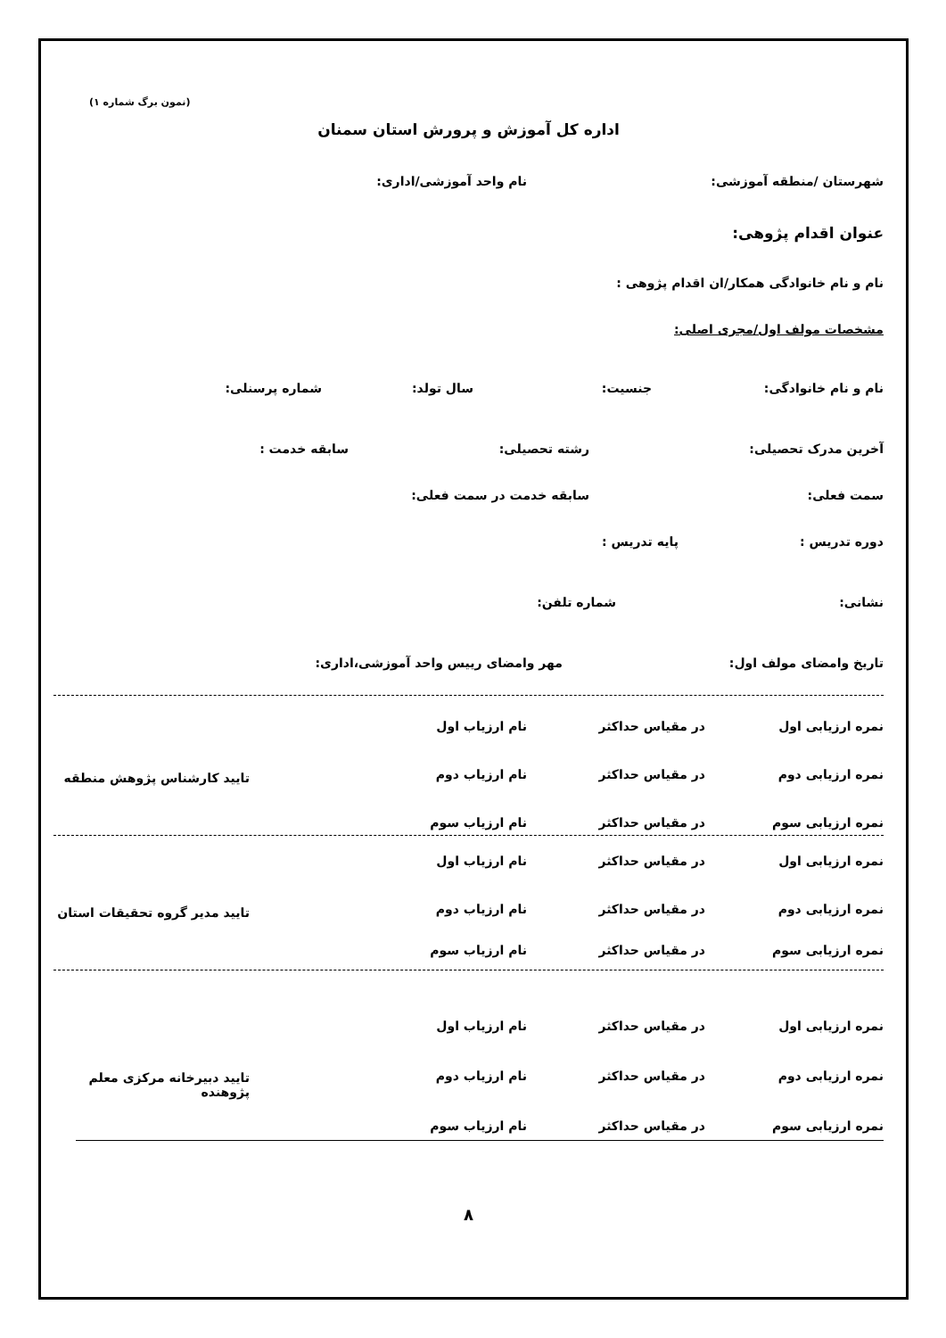(نمون برگ شماره ۱)
اداره کل آموزش و پرورش استان سمنان
شهرستان /منطقه آموزشی: نام واحد آموزشی/اداری:
عنوان اقدام پژوهی:
نام و نام خانوادگی همکار/ان اقدام پژوهی :
مشخصات مولف اول/مجری اصلی:
نام و نام خانوادگی: جنسیت: سال تولد: شماره پرسنلی:
آخرین مدرک تحصیلی: رشته تحصیلی: سابقه خدمت :
سمت فعلی: سابقه خدمت در سمت فعلی:
دوره تدریس : پایه تدریس :
نشانی: شماره تلفن:
تاریخ وامضای مولف اول: مهر وامضای رییس واحد آموزشی،اداری:
نمره ارزیابی اول در مقیاس حداکثر نام ارزیاب اول
نمره ارزیابی دوم در مقیاس حداکثر نام ارزیاب دوم
نمره ارزیابی سوم در مقیاس حداکثر نام ارزیاب سوم
تایید کارشناس پژوهش منطقه
نمره ارزیابی اول در مقیاس حداکثر نام ارزیاب اول
نمره ارزیابی دوم در مقیاس حداکثر نام ارزیاب دوم
نمره ارزیابی سوم در مقیاس حداکثر نام ارزیاب سوم
تایید مدیر گروه تحقیقات استان
نمره ارزیابی اول در مقیاس حداکثر نام ارزیاب اول
نمره ارزیابی دوم در مقیاس حداکثر نام ارزیاب دوم
نمره ارزیابی سوم در مقیاس حداکثر نام ارزیاب سوم
تایید دبیرخانه مرکزی معلم پژوهنده
۸